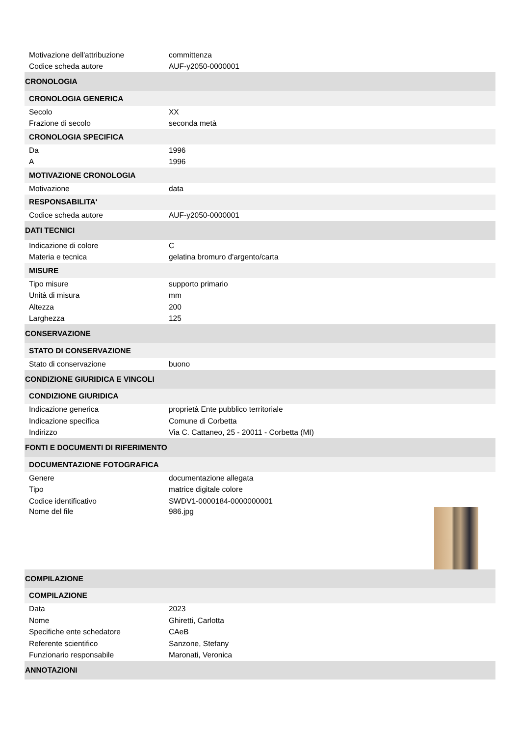| Motivazione dell'attribuzione | committenza |
| Codice scheda autore | AUF-y2050-0000001 |
| CRONOLOGIA | |
| CRONOLOGIA GENERICA | |
| Secolo | XX |
| Frazione di secolo | seconda metà |
| CRONOLOGIA SPECIFICA | |
| Da | 1996 |
| A | 1996 |
| MOTIVAZIONE CRONOLOGIA | |
| Motivazione | data |
| RESPONSABILITA' | |
| Codice scheda autore | AUF-y2050-0000001 |
| DATI TECNICI | |
| Indicazione di colore | C |
| Materia e tecnica | gelatina bromuro d'argento/carta |
| MISURE | |
| Tipo misure | supporto primario |
| Unità di misura | mm |
| Altezza | 200 |
| Larghezza | 125 |
| CONSERVAZIONE | |
| STATO DI CONSERVAZIONE | |
| Stato di conservazione | buono |
| CONDIZIONE GIURIDICA E VINCOLI | |
| CONDIZIONE GIURIDICA | |
| Indicazione generica | proprietà Ente pubblico territoriale |
| Indicazione specifica | Comune di Corbetta |
| Indirizzo | Via C. Cattaneo, 25 - 20011 - Corbetta (MI) |
| FONTI E DOCUMENTI DI RIFERIMENTO | |
| DOCUMENTAZIONE FOTOGRAFICA | |
| Genere | documentazione allegata |
| Tipo | matrice digitale colore |
| Codice identificativo | SWDV1-0000184-0000000001 |
| Nome del file | 986.jpg |
| COMPILAZIONE | |
| COMPILAZIONE | |
| Data | 2023 |
| Nome | Ghiretti, Carlotta |
| Specifiche ente schedatore | CAeB |
| Referente scientifico | Sanzone, Stefany |
| Funzionario responsabile | Maronati, Veronica |
| ANNOTAZIONI | |